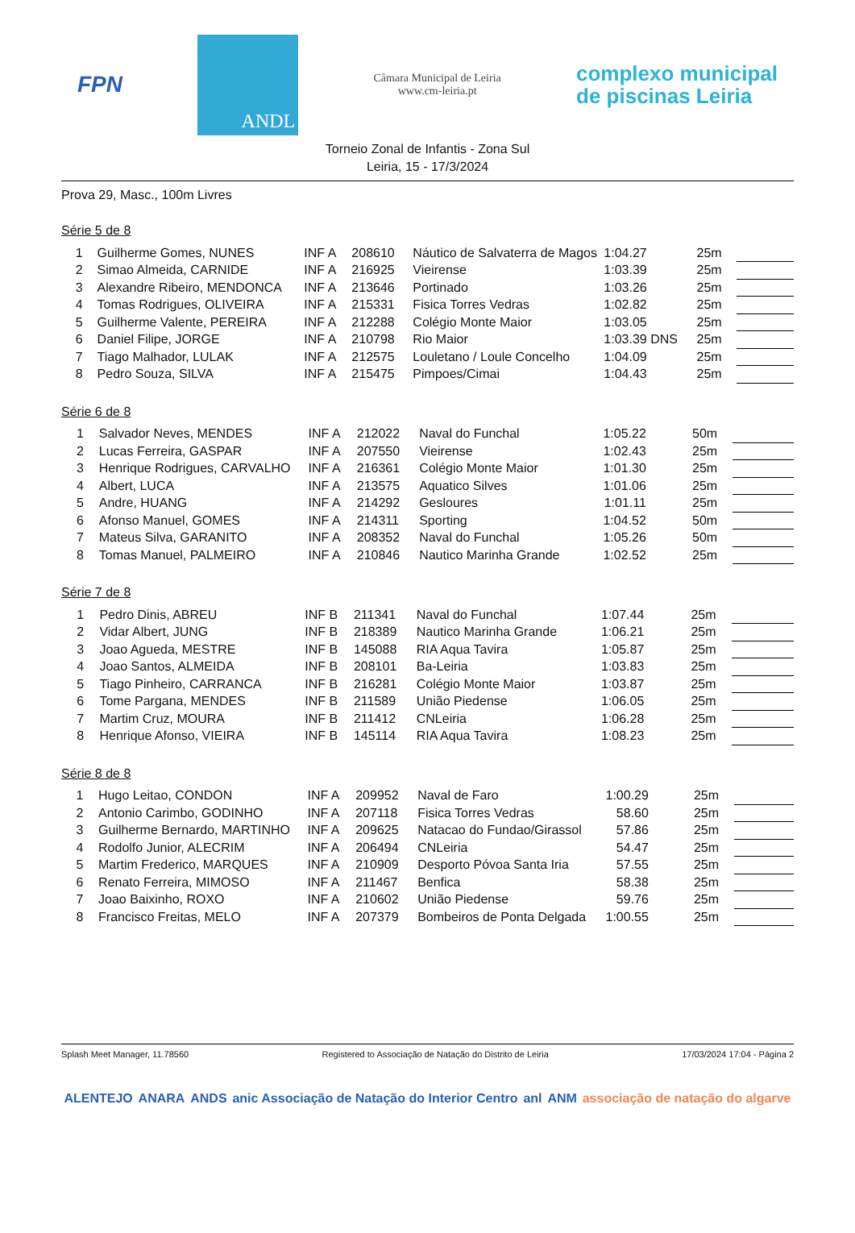FPN
ANDL
Câmara Municipal de Leiria
www.cm-leiria.pt
complexo municipal
de piscinas Leiria
Torneio Zonal de Infantis - Zona Sul
Leiria, 15 - 17/3/2024
Prova 29, Masc., 100m Livres
Série 5 de 8
| 1 | Guilherme Gomes, NUNES | INF A | 208610 | Náutico de Salvaterra de Magos | 1:04.27 | | 25m | |
| 2 | Simao Almeida, CARNIDE | INF A | 216925 | Vieirense | 1:03.39 | | 25m | |
| 3 | Alexandre Ribeiro, MENDONCA | INF A | 213646 | Portinado | 1:03.26 | | 25m | |
| 4 | Tomas Rodrigues, OLIVEIRA | INF A | 215331 | Fisica Torres Vedras | 1:02.82 | | 25m | |
| 5 | Guilherme Valente, PEREIRA | INF A | 212288 | Colégio Monte Maior | 1:03.05 | | 25m | |
| 6 | Daniel Filipe, JORGE | INF A | 210798 | Rio Maior | 1:03.39 | DNS | 25m | |
| 7 | Tiago Malhador, LULAK | INF A | 212575 | Louletano / Loule Concelho | 1:04.09 | | 25m | |
| 8 | Pedro Souza, SILVA | INF A | 215475 | Pimpoes/Cimai | 1:04.43 | | 25m | |
Série 6 de 8
| 1 | Salvador Neves, MENDES | INF A | 212022 | Naval do Funchal | 1:05.22 | | 50m | |
| 2 | Lucas Ferreira, GASPAR | INF A | 207550 | Vieirense | 1:02.43 | | 25m | |
| 3 | Henrique Rodrigues, CARVALHO | INF A | 216361 | Colégio Monte Maior | 1:01.30 | | 25m | |
| 4 | Albert, LUCA | INF A | 213575 | Aquatico Silves | 1:01.06 | | 25m | |
| 5 | Andre, HUANG | INF A | 214292 | Gesloures | 1:01.11 | | 25m | |
| 6 | Afonso Manuel, GOMES | INF A | 214311 | Sporting | 1:04.52 | | 50m | |
| 7 | Mateus Silva, GARANITO | INF A | 208352 | Naval do Funchal | 1:05.26 | | 50m | |
| 8 | Tomas Manuel, PALMEIRO | INF A | 210846 | Nautico Marinha Grande | 1:02.52 | | 25m | |
Série 7 de 8
| 1 | Pedro Dinis, ABREU | INF B | 211341 | Naval do Funchal | 1:07.44 | | 25m | |
| 2 | Vidar Albert, JUNG | INF B | 218389 | Nautico Marinha Grande | 1:06.21 | | 25m | |
| 3 | Joao Agueda, MESTRE | INF B | 145088 | RIA Aqua Tavira | 1:05.87 | | 25m | |
| 4 | Joao Santos, ALMEIDA | INF B | 208101 | Ba-Leiria | 1:03.83 | | 25m | |
| 5 | Tiago Pinheiro, CARRANCA | INF B | 216281 | Colégio Monte Maior | 1:03.87 | | 25m | |
| 6 | Tome Pargana, MENDES | INF B | 211589 | União Piedense | 1:06.05 | | 25m | |
| 7 | Martim Cruz, MOURA | INF B | 211412 | CNLeiria | 1:06.28 | | 25m | |
| 8 | Henrique Afonso, VIEIRA | INF B | 145114 | RIA Aqua Tavira | 1:08.23 | | 25m | |
Série 8 de 8
| 1 | Hugo Leitao, CONDON | INF A | 209952 | Naval de Faro | 1:00.29 | | 25m | |
| 2 | Antonio Carimbo, GODINHO | INF A | 207118 | Fisica Torres Vedras | 58.60 | | 25m | |
| 3 | Guilherme Bernardo, MARTINHO | INF A | 209625 | Natacao do Fundao/Girassol | 57.86 | | 25m | |
| 4 | Rodolfo Junior, ALECRIM | INF A | 206494 | CNLeiria | 54.47 | | 25m | |
| 5 | Martim Frederico, MARQUES | INF A | 210909 | Desporto Póvoa Santa Iria | 57.55 | | 25m | |
| 6 | Renato Ferreira, MIMOSO | INF A | 211467 | Benfica | 58.38 | | 25m | |
| 7 | Joao Baixinho, ROXO | INF A | 210602 | União Piedense | 59.76 | | 25m | |
| 8 | Francisco Freitas, MELO | INF A | 207379 | Bombeiros de Ponta Delgada | 1:00.55 | | 25m | |
Splash Meet Manager, 11.78560 Registered to Associação de Natação do Distrito de Leiria 17/03/2024 17:04 - Página 2
ALENTEJO ANARA ANDS anic Associação de Natação do Interior Centro anl ANM associação de natação do algarve